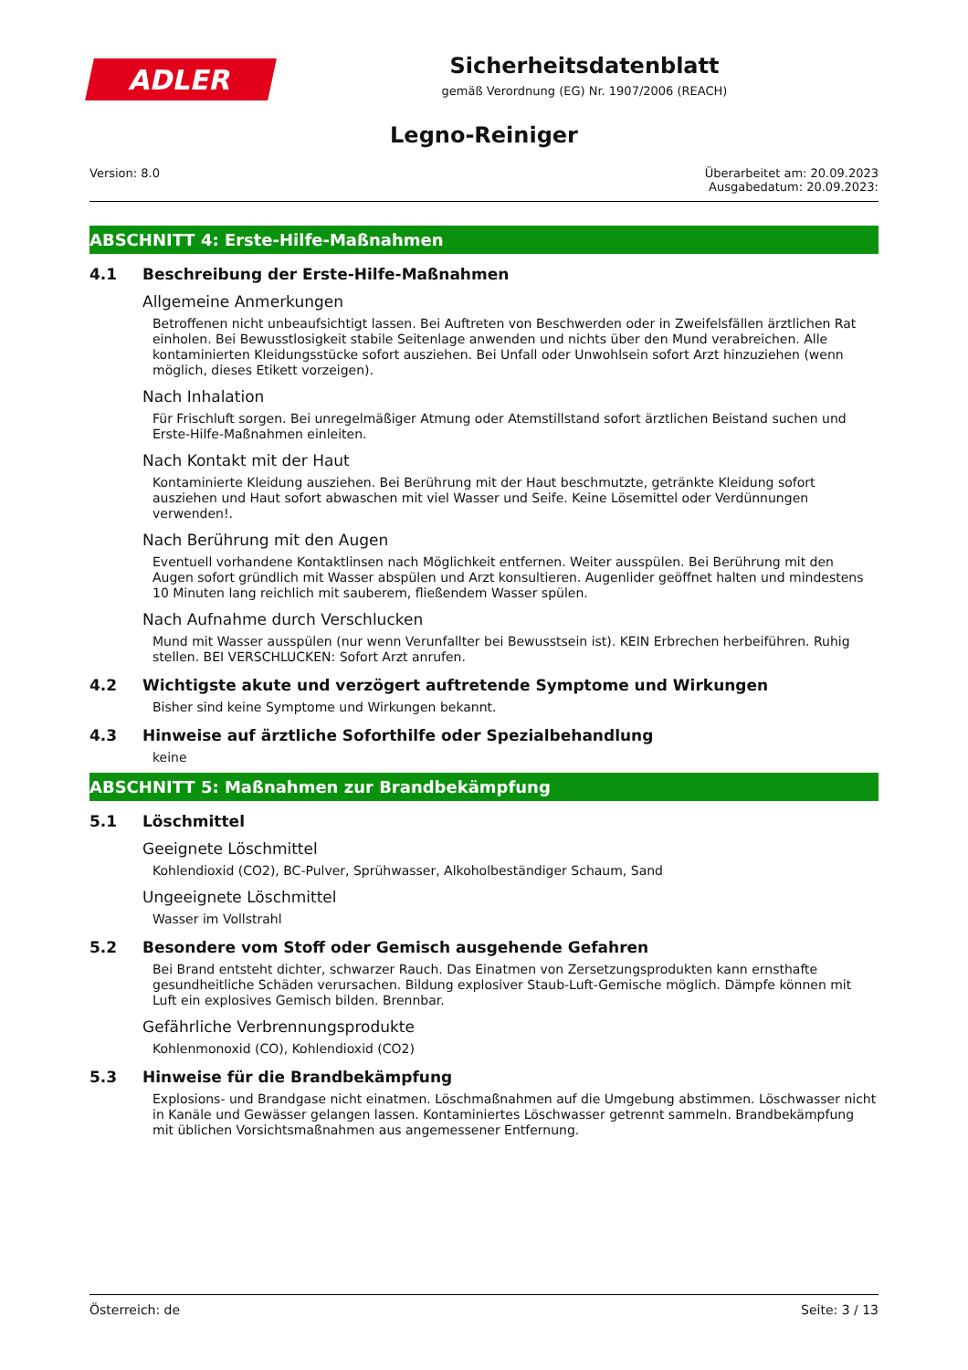ADLER
Sicherheitsdatenblatt
gemäß Verordnung (EG) Nr. 1907/2006 (REACH)
Legno-Reiniger
Version: 8.0 Überarbeitet am: 20.09.2023
Ausgabedatum: 20.09.2023:
ABSCHNITT 4: Erste-Hilfe-Maßnahmen
4.1 Beschreibung der Erste-Hilfe-Maßnahmen
Allgemeine Anmerkungen
Betroffenen nicht unbeaufsichtigt lassen. Bei Auftreten von Beschwerden oder in Zweifelsfällen ärztlichen Rat einholen. Bei Bewusstlosigkeit stabile Seitenlage anwenden und nichts über den Mund verabreichen. Alle kontaminierten Kleidungsstücke sofort ausziehen. Bei Unfall oder Unwohlsein sofort Arzt hinzuziehen (wenn möglich, dieses Etikett vorzeigen).
Nach Inhalation
Für Frischluft sorgen. Bei unregelmäßiger Atmung oder Atemstillstand sofort ärztlichen Beistand suchen und Erste-Hilfe-Maßnahmen einleiten.
Nach Kontakt mit der Haut
Kontaminierte Kleidung ausziehen. Bei Berührung mit der Haut beschmutzte, getränkte Kleidung sofort ausziehen und Haut sofort abwaschen mit viel Wasser und Seife. Keine Lösemittel oder Verdünnungen verwenden!.
Nach Berührung mit den Augen
Eventuell vorhandene Kontaktlinsen nach Möglichkeit entfernen. Weiter ausspülen. Bei Berührung mit den Augen sofort gründlich mit Wasser abspülen und Arzt konsultieren. Augenlider geöffnet halten und mindestens 10 Minuten lang reichlich mit sauberem, fließendem Wasser spülen.
Nach Aufnahme durch Verschlucken
Mund mit Wasser ausspülen (nur wenn Verunfallter bei Bewusstsein ist). KEIN Erbrechen herbeiführen. Ruhig stellen. BEI VERSCHLUCKEN: Sofort Arzt anrufen.
4.2 Wichtigste akute und verzögert auftretende Symptome und Wirkungen
Bisher sind keine Symptome und Wirkungen bekannt.
4.3 Hinweise auf ärztliche Soforthilfe oder Spezialbehandlung
keine
ABSCHNITT 5: Maßnahmen zur Brandbekämpfung
5.1 Löschmittel
Geeignete Löschmittel
Kohlendioxid (CO2), BC-Pulver, Sprühwasser, Alkoholbeständiger Schaum, Sand
Ungeeignete Löschmittel
Wasser im Vollstrahl
5.2 Besondere vom Stoff oder Gemisch ausgehende Gefahren
Bei Brand entsteht dichter, schwarzer Rauch. Das Einatmen von Zersetzungsprodukten kann ernsthafte gesundheitliche Schäden verursachen. Bildung explosiver Staub-Luft-Gemische möglich. Dämpfe können mit Luft ein explosives Gemisch bilden. Brennbar.
Gefährliche Verbrennungsprodukte
Kohlenmonoxid (CO), Kohlendioxid (CO2)
5.3 Hinweise für die Brandbekämpfung
Explosions- und Brandgase nicht einatmen. Löschmaßnahmen auf die Umgebung abstimmen. Löschwasser nicht in Kanäle und Gewässer gelangen lassen. Kontaminiertes Löschwasser getrennt sammeln. Brandbekämpfung mit üblichen Vorsichtsmaßnahmen aus angemessener Entfernung.
Österreich: de Seite: 3 / 13